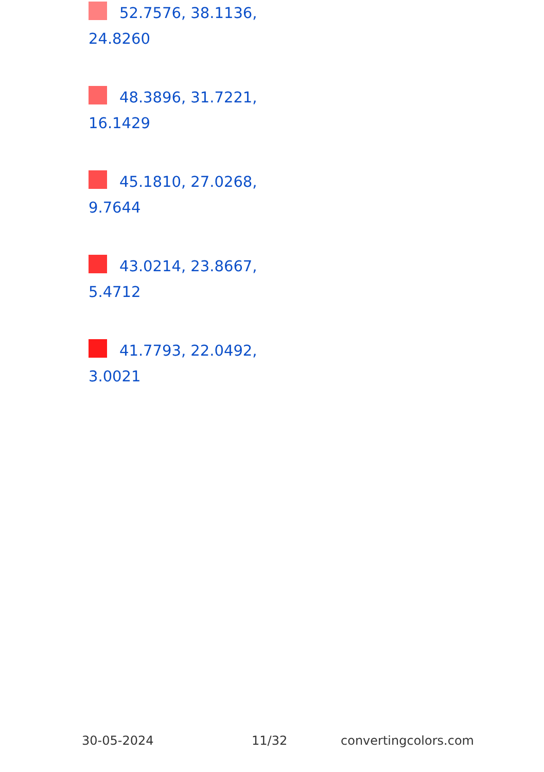52.7576, 38.1136, 24.8260
48.3896, 31.7221, 16.1429
45.1810, 27.0268, 9.7644
43.0214, 23.8667, 5.4712
41.7793, 22.0492, 3.0021
30-05-2024 11/32 convertingcolors.com